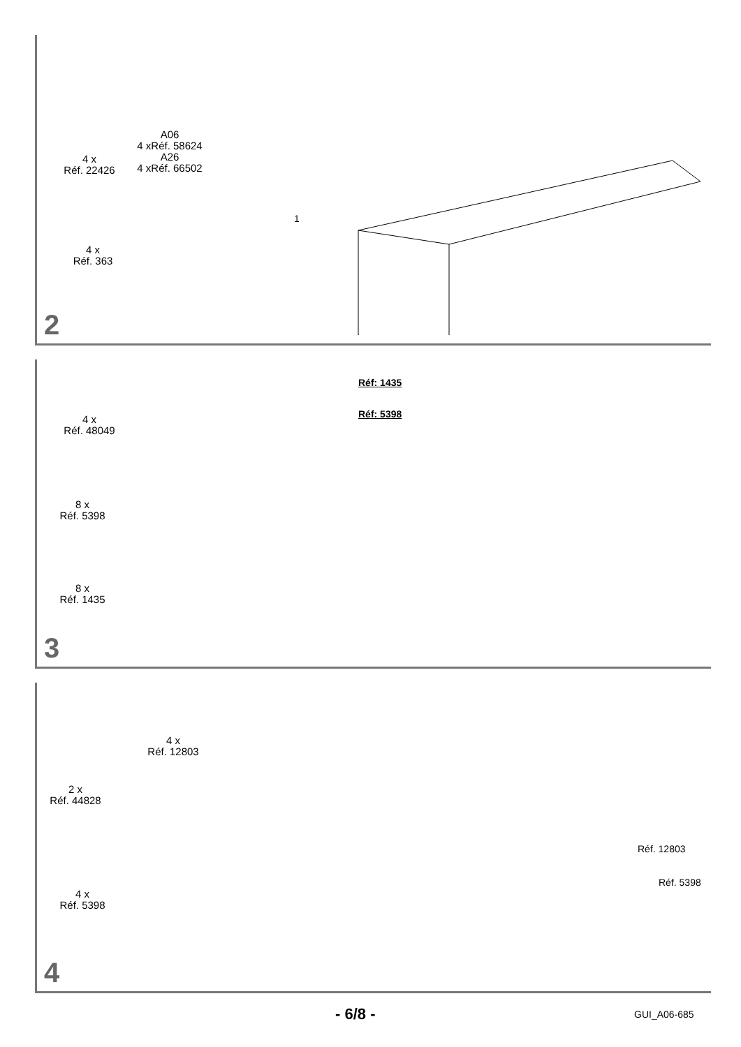4 x
Réf. 22426
A06
4 xRéf. 58624
A26
4 xRéf. 66502
4 x
Réf. 363
1
2
4 x
Réf. 48049
8 x
Réf. 5398
8 x
Réf. 1435
Réf: 1435
Réf: 5398
3
2 x
Réf. 44828
4 x
Réf. 12803
4 x
Réf. 5398
Réf. 12803
Réf. 5398
4
- 6/8 - GUI_A06-685